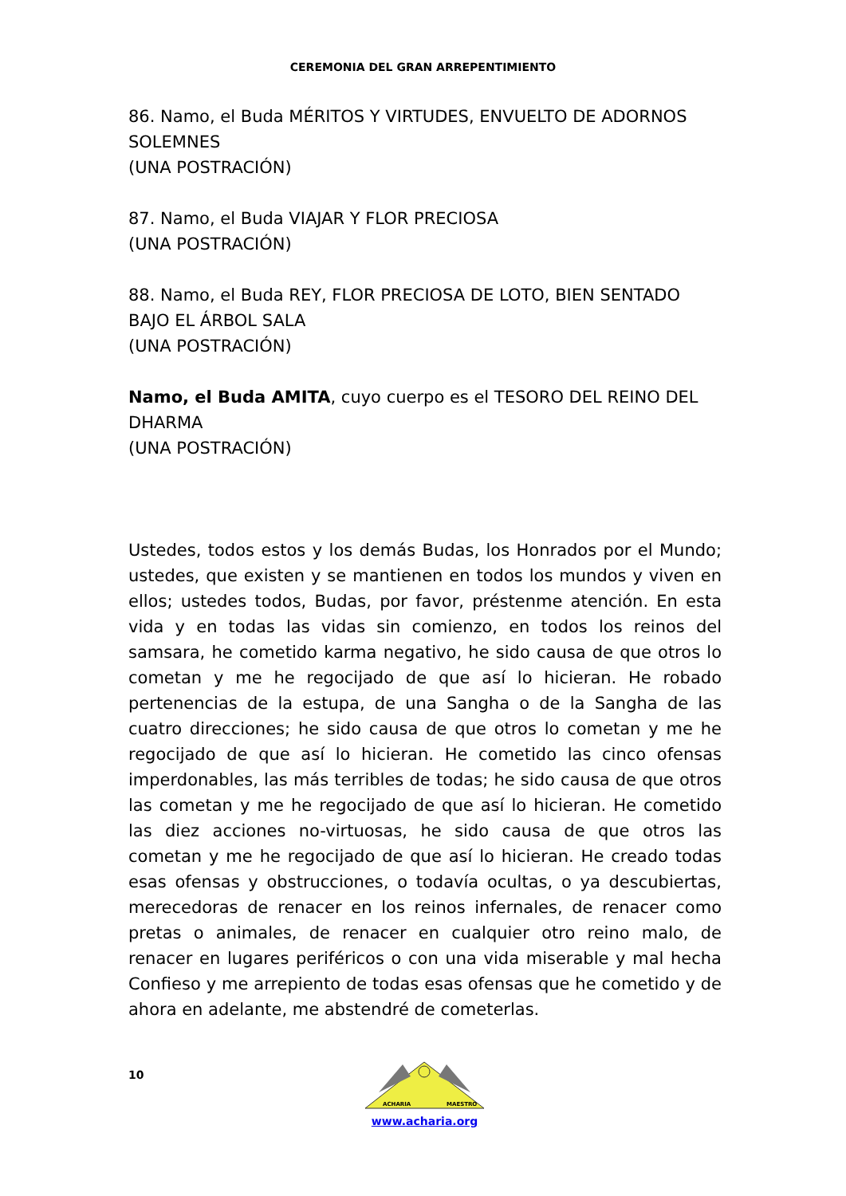CEREMONIA DEL GRAN ARREPENTIMIENTO
86. Namo, el Buda MÉRITOS Y VIRTUDES, ENVUELTO DE ADORNOS SOLEMNES
(UNA POSTRACIÓN)
87. Namo, el Buda VIAJAR Y FLOR PRECIOSA
(UNA POSTRACIÓN)
88. Namo, el Buda REY, FLOR PRECIOSA DE LOTO, BIEN SENTADO BAJO EL ÁRBOL SALA
(UNA POSTRACIÓN)
Namo, el Buda AMITA, cuyo cuerpo es el TESORO DEL REINO DEL DHARMA
(UNA POSTRACIÓN)
Ustedes, todos estos y los demás Budas, los Honrados por el Mundo; ustedes, que existen y se mantienen en todos los mundos y viven en ellos; ustedes todos, Budas, por favor, préstenme atención. En esta vida y en todas las vidas sin comienzo, en todos los reinos del samsara, he cometido karma negativo, he sido causa de que otros lo cometan y me he regocijado de que así lo hicieran. He robado pertenencias de la estupa, de una Sangha o de la Sangha de las cuatro direcciones; he sido causa de que otros lo cometan y me he regocijado de que así lo hicieran. He cometido las cinco ofensas imperdonables, las más terribles de todas; he sido causa de que otros las cometan y me he regocijado de que así lo hicieran. He cometido las diez acciones no-virtuosas, he sido causa de que otros las cometan y me he regocijado de que así lo hicieran. He creado todas esas ofensas y obstrucciones, o todavía ocultas, o ya descubiertas, merecedoras de renacer en los reinos infernales, de renacer como pretas o animales, de renacer en cualquier otro reino malo, de renacer en lugares periféricos o con una vida miserable y mal hecha Confieso y me arrepiento de todas esas ofensas que he cometido y de ahora en adelante, me abstendré de cometerlas.
10
ACHARIA
MAESTRO
www.acharia.org